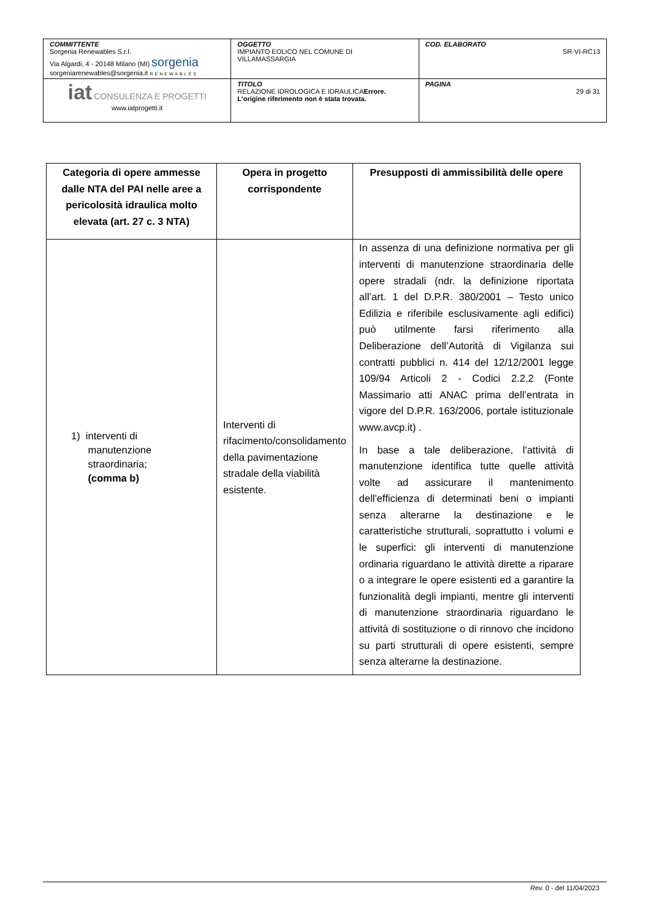| COMMITTENTE Sorgenia Renewables S.r.l. Via Algardi, 4 - 20148 Milano (MI) sorgenia sorgeniarenewables@sorgenia.it RENEWABLES | OGGETTO IMPIANTO EOLICO NEL COMUNE DI VILLAMASSARGIA | COD. ELABORATO SR-VI-RC13 |
| iat CONSULENZA E PROGETTI www.iatprogetti.it | TITOLO RELAZIONE IDROLOGICA E IDRAULICA Errore. L'origine riferimento non è stata trovata. | PAGINA 29 di 31 |
| Categoria di opere ammesse dalle NTA del PAI nelle aree a pericolosità idraulica molto elevata (art. 27 c. 3 NTA) | Opera in progetto corrispondente | Presupposti di ammissibilità delle opere |
| --- | --- | --- |
| 1) interventi di manutenzione straordinaria; (comma b) | Interventi di rifacimento/consolidamento della pavimentazione stradale della viabilità esistente. | In assenza di una definizione normativa per gli interventi di manutenzione straordinaria delle opere stradali (ndr. la definizione riportata all’art. 1 del D.P.R. 380/2001 – Testo unico Edilizia e riferibile esclusivamente agli edifici) può utilmente farsi riferimento alla Deliberazione dell’Autorità di Vigilanza sui contratti pubblici n. 414 del 12/12/2001 legge 109/94 Articoli 2 - Codici 2.2.2 (Fonte Massimario atti ANAC prima dell’entrata in vigore del D.P.R. 163/2006, portale istituzionale www.avcp.it) . In base a tale deliberazione, l'attività di manutenzione identifica tutte quelle attività volte ad assicurare il mantenimento dell'efficienza di determinati beni o impianti senza alterarne la destinazione e le caratteristiche strutturali, soprattutto i volumi e le superfici: gli interventi di manutenzione ordinaria riguardano le attività dirette a riparare o a integrare le opere esistenti ed a garantire la funzionalità degli impianti, mentre gli interventi di manutenzione straordinaria riguardano le attività di sostituzione o di rinnovo che incidono su parti strutturali di opere esistenti, sempre senza alterarne la destinazione. |
Rev. 0 - del 11/04/2023